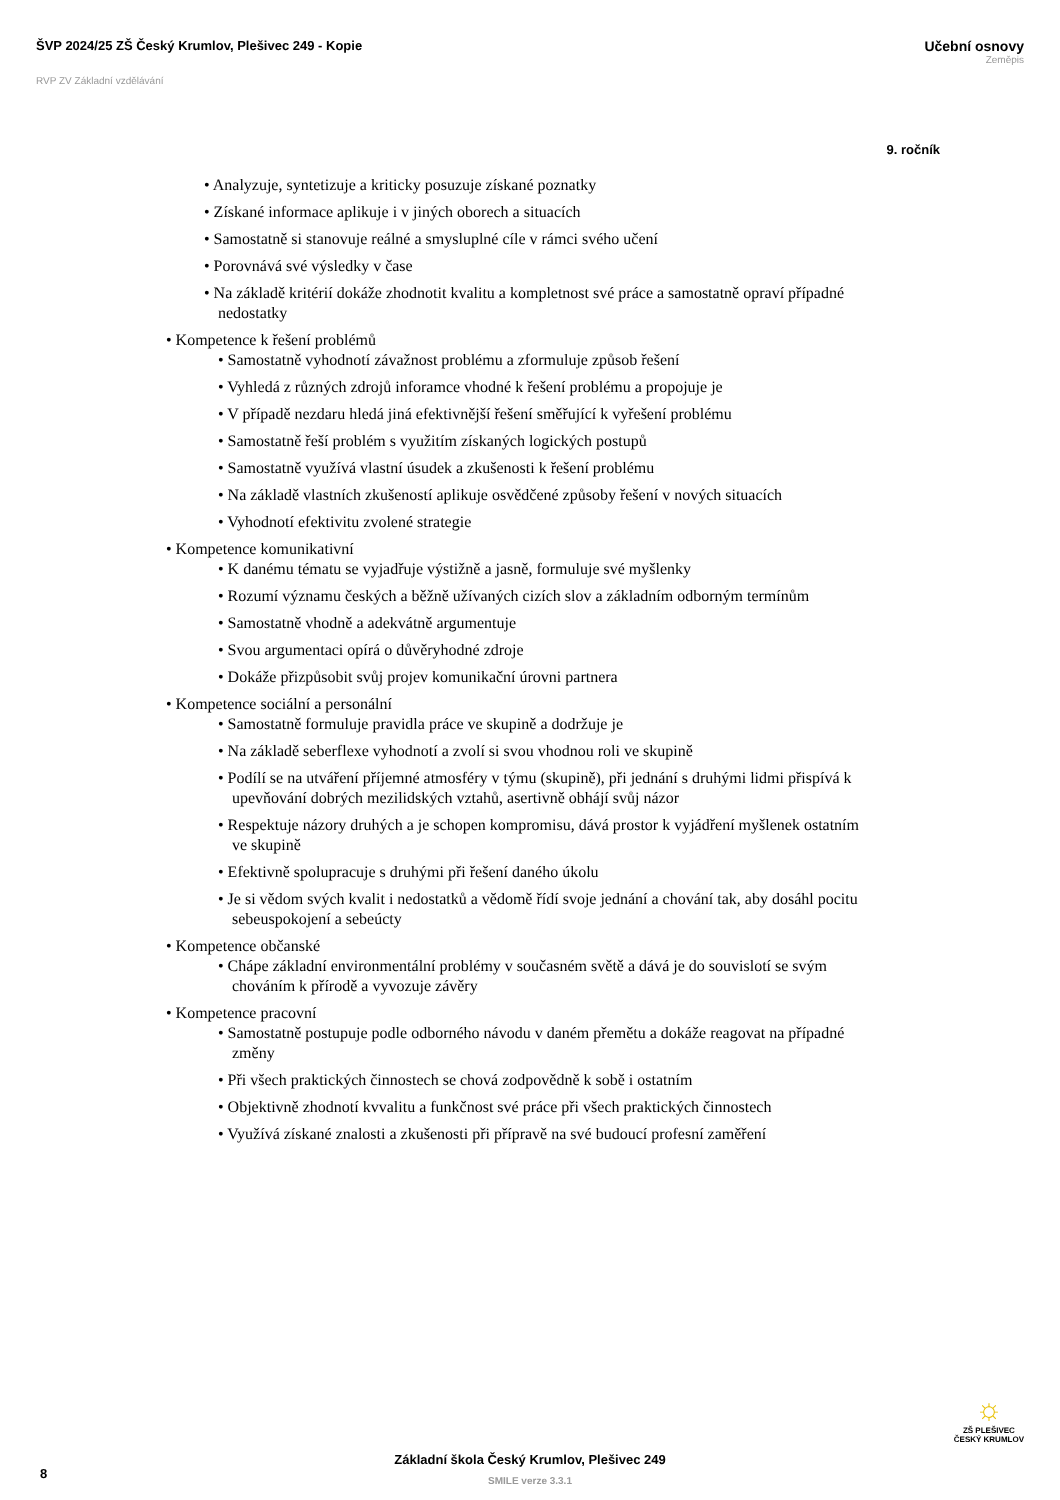ŠVP 2024/25 ZŠ Český Krumlov, Plešivec 249 - Kopie
RVP ZV Základní vzdělávání
Učební osnovy
Zeměpis
9. ročník
• Analyzuje, syntetizuje a kriticky posuzuje získané poznatky
• Získané informace aplikuje i v jiných oborech a situacích
• Samostatně si stanovuje reálné a smysluplné cíle v rámci svého učení
• Porovnává své výsledky v čase
• Na základě kritérií dokáže zhodnotit kvalitu a kompletnost své práce a samostatně opraví případné nedostatky
• Kompetence k řešení problémů
• Samostatně vyhodnotí závažnost problému a zformuluje způsob řešení
• Vyhledá z různých zdrojů inforamce vhodné k řešení problému a propojuje je
• V případě nezdaru hledá jiná efektivnější řešení směřující k vyřešení problému
• Samostatně řeší problém s využitím získaných logických postupů
• Samostatně využívá vlastní úsudek a zkušenosti k řešení problému
• Na základě vlastních zkušeností aplikuje osvědčené způsoby řešení v nových situacích
• Vyhodnotí efektivitu zvolené strategie
• Kompetence komunikativní
• K danému tématu se vyjadřuje výstižně a jasně, formuluje své myšlenky
• Rozumí významu českých a běžně užívaných cizích slov a základním odborným termínům
• Samostatně vhodně a adekvátně argumentuje
• Svou argumentaci opírá o důvěryhodné zdroje
• Dokáže přizpůsobit svůj projev komunikační úrovni partnera
• Kompetence sociální a personální
• Samostatně formuluje pravidla práce ve skupině a dodržuje je
• Na základě seberflexe vyhodnotí a zvolí si svou vhodnou roli ve skupině
• Podílí se na utváření příjemné atmosféry v týmu (skupině), při jednání s druhými lidmi přispívá k upevňování dobrých mezilidských vztahů, asertivně obhájí svůj názor
• Respektuje názory druhých a je schopen kompromisu, dává prostor k vyjádření myšlenek ostatním ve skupině
• Efektivně spolupracuje s druhými při řešení daného úkolu
• Je si vědom svých kvalit i nedostatků a vědomě řídí svoje jednání a chování tak, aby dosáhl pocitu sebeuspokojení a sebeúcty
• Kompetence občanské
• Chápe základní environmentální problémy v současném světě a dává je do souvislotí se svým chováním k přírodě a vyvozuje závěry
• Kompetence pracovní
• Samostatně postupuje podle odborného návodu v daném přemětu a dokáže reagovat na případné změny
• Při všech praktických činnostech se chová zodpovědně k sobě i ostatním
• Objektivně zhodnotí kvvalitu a funkčnost své práce při všech praktických činnostech
• Využívá získané znalosti a zkušenosti při přípravě na své budoucí profesní zaměření
8
Základní škola Český Krumlov, Plešivec 249
SMILE verze 3.3.1
☼
ZŠ PLEŠIVEC
ČESKÝ KRUMLOV